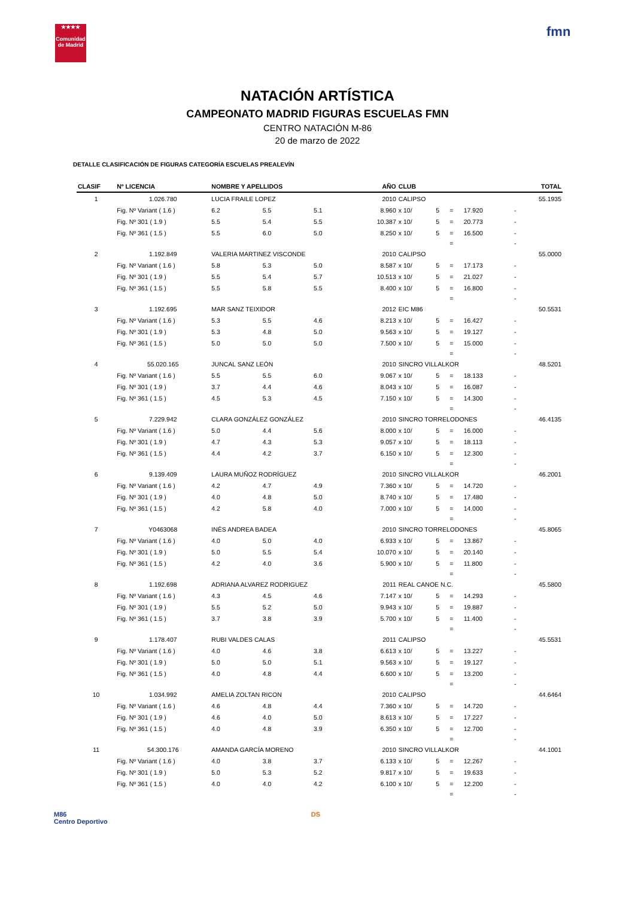★★★★
Comunidad de Madrid
fmn
NATACIÓN ARTÍSTICA
CAMPEONATO MADRID FIGURAS ESCUELAS FMN
CENTRO NATACIÓN M-86
20 de marzo de 2022
DETALLE CLASIFICACIÓN DE FIGURAS CATEGORÍA ESCUELAS PREALEVÍN
| CLASIF | Nº LICENCIA | NOMBRE Y APELLIDOS | | | AÑO | CLUB | | | | | TOTAL |
| --- | --- | --- | --- | --- | --- | --- | --- | --- | --- | --- | --- |
| 1 | 1.026.780 | LUCIA FRAILE LOPEZ | | | 2010 | CALIPSO | | | | | 55.1935 |
| | Fig. Nº Variant ( 1.6 ) | 6.2 | 5.5 | 5.1 | 8.960 | x 10/ | 5 | = | 17.920 | - | |
| | Fig. Nº 301 ( 1.9 ) | 5.5 | 5.4 | 5.5 | 10.387 | x 10/ | 5 | = | 20.773 | - | |
| | Fig. Nº 361 ( 1.5 ) | 5.5 | 6.0 | 5.0 | 8.250 | x 10/ | 5 | = | 16.500 | - | |
| | | | | | | | | = | | - | |
| 2 | 1.192.849 | VALERIA MARTINEZ VISCONDE | | | 2010 | CALIPSO | | | | | 55.0000 |
| | Fig. Nº Variant ( 1.6 ) | 5.8 | 5.3 | 5.0 | 8.587 | x 10/ | 5 | = | 17.173 | - | |
| | Fig. Nº 301 ( 1.9 ) | 5.5 | 5.4 | 5.7 | 10.513 | x 10/ | 5 | = | 21.027 | - | |
| | Fig. Nº 361 ( 1.5 ) | 5.5 | 5.8 | 5.5 | 8.400 | x 10/ | 5 | = | 16.800 | - | |
| | | | | | | | | = | | - | |
| 3 | 1.192.695 | MAR SANZ TEIXIDOR | | | 2012 | EIC M86 | | | | | 50.5531 |
| | Fig. Nº Variant ( 1.6 ) | 5.3 | 5.5 | 4.6 | 8.213 | x 10/ | 5 | = | 16.427 | - | |
| | Fig. Nº 301 ( 1.9 ) | 5.3 | 4.8 | 5.0 | 9.563 | x 10/ | 5 | = | 19.127 | - | |
| | Fig. Nº 361 ( 1.5 ) | 5.0 | 5.0 | 5.0 | 7.500 | x 10/ | 5 | = | 15.000 | - | |
| | | | | | | | | = | | - | |
| 4 | 55.020.165 | JUNCAL SANZ LEÓN | | | 2010 | SINCRO VILLALKOR | | | | | 48.5201 |
| | Fig. Nº Variant ( 1.6 ) | 5.5 | 5.5 | 6.0 | 9.067 | x 10/ | 5 | = | 18.133 | - | |
| | Fig. Nº 301 ( 1.9 ) | 3.7 | 4.4 | 4.6 | 8.043 | x 10/ | 5 | = | 16.087 | - | |
| | Fig. Nº 361 ( 1.5 ) | 4.5 | 5.3 | 4.5 | 7.150 | x 10/ | 5 | = | 14.300 | - | |
| | | | | | | | | = | | - | |
| 5 | 7.229.942 | CLARA GONZÁLEZ GONZÁLEZ | | | 2010 | SINCRO TORRELODONES | | | | | 46.4135 |
| | Fig. Nº Variant ( 1.6 ) | 5.0 | 4.4 | 5.6 | 8.000 | x 10/ | 5 | = | 16.000 | - | |
| | Fig. Nº 301 ( 1.9 ) | 4.7 | 4.3 | 5.3 | 9.057 | x 10/ | 5 | = | 18.113 | - | |
| | Fig. Nº 361 ( 1.5 ) | 4.4 | 4.2 | 3.7 | 6.150 | x 10/ | 5 | = | 12.300 | - | |
| | | | | | | | | = | | - | |
| 6 | 9.139.409 | LAURA MUÑOZ RODRÍGUEZ | | | 2010 | SINCRO VILLALKOR | | | | | 46.2001 |
| | Fig. Nº Variant ( 1.6 ) | 4.2 | 4.7 | 4.9 | 7.360 | x 10/ | 5 | = | 14.720 | - | |
| | Fig. Nº 301 ( 1.9 ) | 4.0 | 4.8 | 5.0 | 8.740 | x 10/ | 5 | = | 17.480 | - | |
| | Fig. Nº 361 ( 1.5 ) | 4.2 | 5.8 | 4.0 | 7.000 | x 10/ | 5 | = | 14.000 | - | |
| | | | | | | | | = | | - | |
| 7 | Y0463068 | INÉS ANDREA BADEA | | | 2010 | SINCRO TORRELODONES | | | | | 45.8065 |
| | Fig. Nº Variant ( 1.6 ) | 4.0 | 5.0 | 4.0 | 6.933 | x 10/ | 5 | = | 13.867 | - | |
| | Fig. Nº 301 ( 1.9 ) | 5.0 | 5.5 | 5.4 | 10.070 | x 10/ | 5 | = | 20.140 | - | |
| | Fig. Nº 361 ( 1.5 ) | 4.2 | 4.0 | 3.6 | 5.900 | x 10/ | 5 | = | 11.800 | - | |
| | | | | | | | | = | | - | |
| 8 | 1.192.698 | ADRIANA ALVAREZ RODRIGUEZ | | | 2011 | REAL CANOE N.C. | | | | | 45.5800 |
| | Fig. Nº Variant ( 1.6 ) | 4.3 | 4.5 | 4.6 | 7.147 | x 10/ | 5 | = | 14.293 | - | |
| | Fig. Nº 301 ( 1.9 ) | 5.5 | 5.2 | 5.0 | 9.943 | x 10/ | 5 | = | 19.887 | - | |
| | Fig. Nº 361 ( 1.5 ) | 3.7 | 3.8 | 3.9 | 5.700 | x 10/ | 5 | = | 11.400 | - | |
| | | | | | | | | = | | - | |
| 9 | 1.178.407 | RUBI VALDES CALAS | | | 2011 | CALIPSO | | | | | 45.5531 |
| | Fig. Nº Variant ( 1.6 ) | 4.0 | 4.6 | 3.8 | 6.613 | x 10/ | 5 | = | 13.227 | - | |
| | Fig. Nº 301 ( 1.9 ) | 5.0 | 5.0 | 5.1 | 9.563 | x 10/ | 5 | = | 19.127 | - | |
| | Fig. Nº 361 ( 1.5 ) | 4.0 | 4.8 | 4.4 | 6.600 | x 10/ | 5 | = | 13.200 | - | |
| | | | | | | | | = | | - | |
| 10 | 1.034.992 | AMELIA ZOLTAN RICON | | | 2010 | CALIPSO | | | | | 44.6464 |
| | Fig. Nº Variant ( 1.6 ) | 4.6 | 4.8 | 4.4 | 7.360 | x 10/ | 5 | = | 14.720 | - | |
| | Fig. Nº 301 ( 1.9 ) | 4.6 | 4.0 | 5.0 | 8.613 | x 10/ | 5 | = | 17.227 | - | |
| | Fig. Nº 361 ( 1.5 ) | 4.0 | 4.8 | 3.9 | 6.350 | x 10/ | 5 | = | 12.700 | - | |
| | | | | | | | | = | | - | |
| 11 | 54.300.176 | AMANDA GARCÍA MORENO | | | 2010 | SINCRO VILLALKOR | | | | | 44.1001 |
| | Fig. Nº Variant ( 1.6 ) | 4.0 | 3.8 | 3.7 | 6.133 | x 10/ | 5 | = | 12.267 | - | |
| | Fig. Nº 301 ( 1.9 ) | 5.0 | 5.3 | 5.2 | 9.817 | x 10/ | 5 | = | 19.633 | - | |
| | Fig. Nº 361 ( 1.5 ) | 4.0 | 4.0 | 4.2 | 6.100 | x 10/ | 5 | = | 12.200 | - | |
| | | | | | | | | = | | - | |
M86
Centro Deportivo
DS